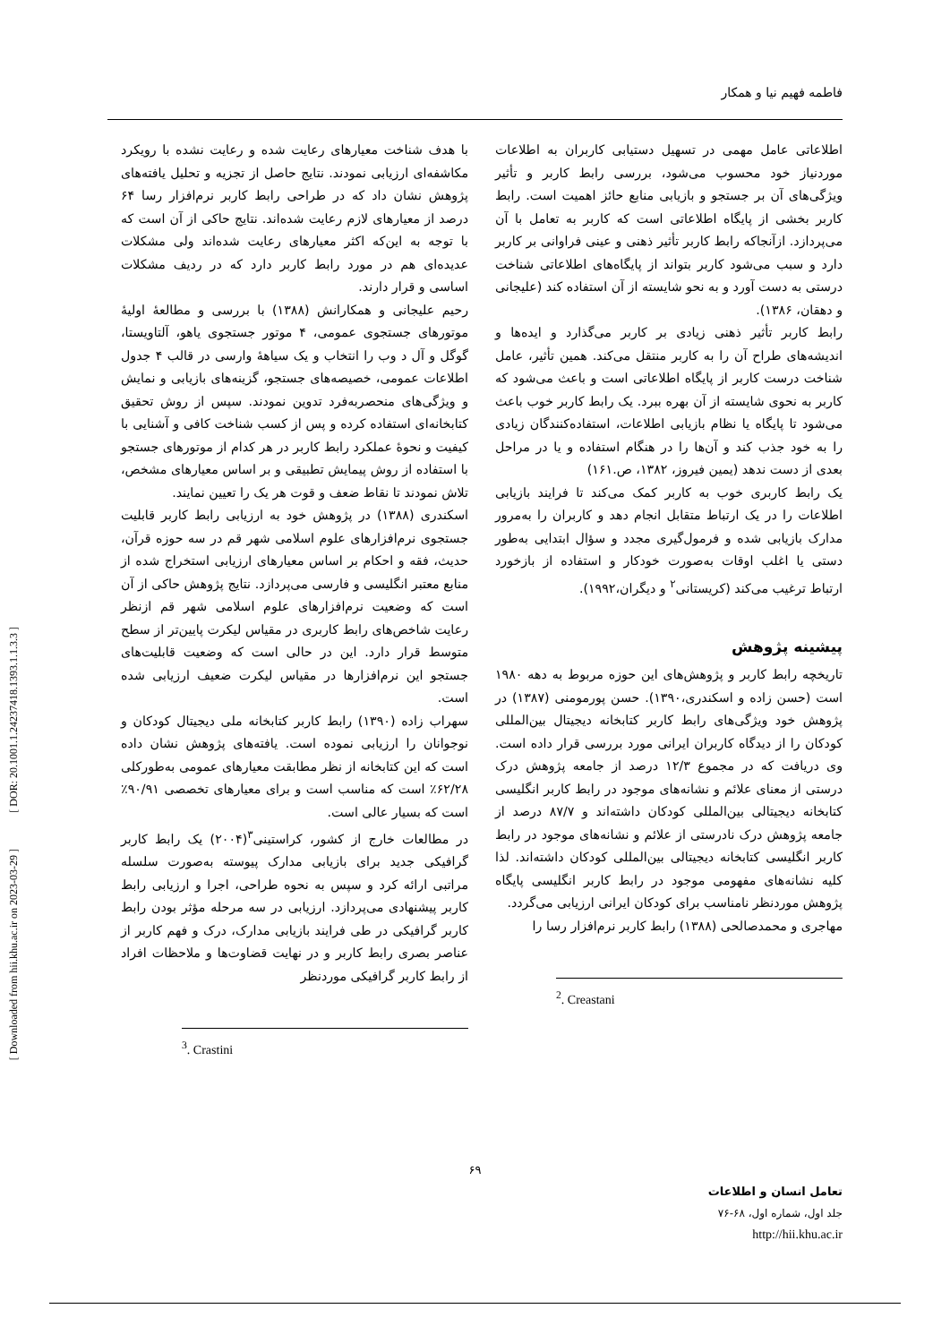[ DOR: 20.1001.1.24237418.1393.1.1.3.3 ]
[ Downloaded from hii.khu.ac.ir on 2023-03-29 ]
فاطمه فهیم نیا و همکار
اطلاعاتی عامل مهمی در تسهیل دستیابی کاربران به اطلاعات موردنیاز خود محسوب می‌شود، بررسی رابط کاربر و تأثیر ویژگی‌های آن بر جستجو و بازیابی منابع حائز اهمیت است. رابط کاربر بخشی از پایگاه اطلاعاتی است که کاربر به تعامل با آن می‌پردازد. ازآنجاکه رابط کاربر تأثیر ذهنی و عینی فراوانی بر کاربر دارد و سبب می‌شود کاربر بتواند از پایگاه‌های اطلاعاتی شناخت درستی به دست آورد و به نحو شایسته از آن استفاده کند (علیجانی و دهقان، ۱۳۸۶).
رابط کاربر تأثیر ذهنی زیادی بر کاربر می‌گذارد و ایده‌ها و اندیشه‌های طراح آن را به کاربر منتقل می‌کند. همین تأثیر، عامل شناخت درست کاربر از پایگاه اطلاعاتی است و باعث می‌شود که کاربر به نحوی شایسته از آن بهره ببرد. یک رابط کاربر خوب باعث می‌شود تا پایگاه یا نظام بازیابی اطلاعات، استفاده‌کنندگان زیادی را به خود جذب کند و آن‌ها را در هنگام استفاده و یا در مراحل بعدی از دست ندهد (یمین فیروز، ۱۳۸۲، ص.۱۶۱)
یک رابط کاربری خوب به کاربر کمک می‌کند تا فرایند بازیابی اطلاعات را در یک ارتباط متقابل انجام دهد و کاربران را به‌مرور مدارک بازیابی شده و فرمول‌گیری مجدد و سؤال ابتدایی به‌طور دستی یا اغلب اوقات به‌صورت خودکار و استفاده از بازخورد ارتباط ترغیب می‌کند (کریستانی<sup>۲</sup> و دیگران،۱۹۹۲).
پیشینه پژوهش
تاریخچه رابط کاربر و پژوهش‌های این حوزه مربوط به دهه ۱۹۸۰ است (حسن زاده و اسکندری،۱۳۹۰). حسن پورمومنی (۱۳۸۷) در پژوهش خود ویژگی‌های رابط کاربر کتابخانه دیجیتال بین‌المللی کودکان را از دیدگاه کاربران ایرانی مورد بررسی قرار داده است. وی دریافت که در مجموع ۱۲/۳ درصد از جامعه پژوهش درک درستی از معنای علائم و نشانه‌های موجود در رابط کاربر انگلیسی کتابخانه دیجیتالی بین‌المللی کودکان داشته‌اند و ۸۷/۷ درصد از جامعه پژوهش درک نادرستی از علائم و نشانه‌های موجود در رابط کاربر انگلیسی کتابخانه دیجیتالی بین‌المللی کودکان داشته‌اند. لذا کلیه نشانه‌های مفهومی موجود در رابط کاربر انگلیسی پایگاه پژوهش موردنظر نامناسب برای کودکان ایرانی ارزیابی می‌گردد.
مهاجری و محمدصالحی (۱۳۸۸) رابط کاربر نرم‌افزار رسا را
<sup>2</sup>. Creastani
با هدف شناخت معیارهای رعایت شده و رعایت نشده با رویکرد مکاشفه‌ای ارزیابی نمودند. نتایج حاصل از تجزیه و تحلیل یافته‌های پژوهش نشان داد که در طراحی رابط کاربر نرم‌افزار رسا ۶۴ درصد از معیارهای لازم رعایت شده‌اند. نتایج حاکی از آن است که با توجه به این‌که اکثر معیارهای رعایت شده‌اند ولی مشکلات عدیده‌ای هم در مورد رابط کاربر دارد که در ردیف مشکلات اساسی و قرار دارند.
رحیم علیجانی و همکارانش (۱۳۸۸) با بررسی و مطالعهٔ اولیهٔ موتورهای جستجوی عمومی، ۴ موتور جستجوی یاهو، آلتاویستا، گوگل و آل د وب را انتخاب و یک سیاههٔ وارسی در قالب ۴ جدول اطلاعات عمومی، خصیصه‌های جستجو، گزینه‌های بازیابی و نمایش و ویژگی‌های منحصربه‌فرد تدوین نمودند. سپس از روش تحقیق کتابخانه‌ای استفاده کرده و پس از کسب شناخت کافی و آشنایی با کیفیت و نحوهٔ عملکرد رابط کاربر در هر کدام از موتورهای جستجو با استفاده از روش پیمایش تطبیقی و بر اساس معیارهای مشخص، تلاش نمودند تا نقاط ضعف و قوت هر یک را تعیین نمایند.
اسکندری (۱۳۸۸) در پژوهش خود به ارزیابی رابط کاربر قابلیت جستجوی نرم‌افزارهای علوم اسلامی شهر قم در سه حوزه قرآن، حدیث، فقه و احکام بر اساس معیارهای ارزیابی استخراج شده از منابع معتبر انگلیسی و فارسی می‌پردازد. نتایج پژوهش حاکی از آن است که وضعیت نرم‌افزارهای علوم اسلامی شهر قم ازنظر رعایت شاخص‌های رابط کاربری در مقیاس لیکرت پایین‌تر از سطح متوسط قرار دارد. این در حالی است که وضعیت قابلیت‌های جستجو این نرم‌افزارها در مقیاس لیکرت ضعیف ارزیابی شده است.
سهراب زاده (۱۳۹۰) رابط کاربر کتابخانه ملی دیجیتال کودکان و نوجوانان را ارزیابی نموده است. یافته‌های پژوهش نشان داده است که این کتابخانه از نظر مطابقت معیارهای عمومی به‌طورکلی ۶۲/۲۸٪ است که مناسب است و برای معیارهای تخصصی ۹۰/۹۱٪ است که بسیار عالی است.
در مطالعات خارج از کشور، کراستینی<sup>۳</sup>(۲۰۰۴) یک رابط کاربر گرافیکی جدید برای بازیابی مدارک پیوسته به‌صورت سلسله مراتبی ارائه کرد و سپس به نحوه طراحی، اجرا و ارزیابی رابط کاربر پیشنهادی می‌پردازد. ارزیابی در سه مرحله مؤثر بودن رابط کاربر گرافیکی در طی فرایند بازیابی مدارک، درک و فهم کاربر از عناصر بصری رابط کاربر و در نهایت قضاوت‌ها و ملاحظات افراد از رابط کاربر گرافیکی موردنظر
<sup>3</sup>. Crastini
۶۹
تعامل انسان و اطلاعات
جلد اول، شماره اول، ۶۸-۷۶
http://hii.khu.ac.ir